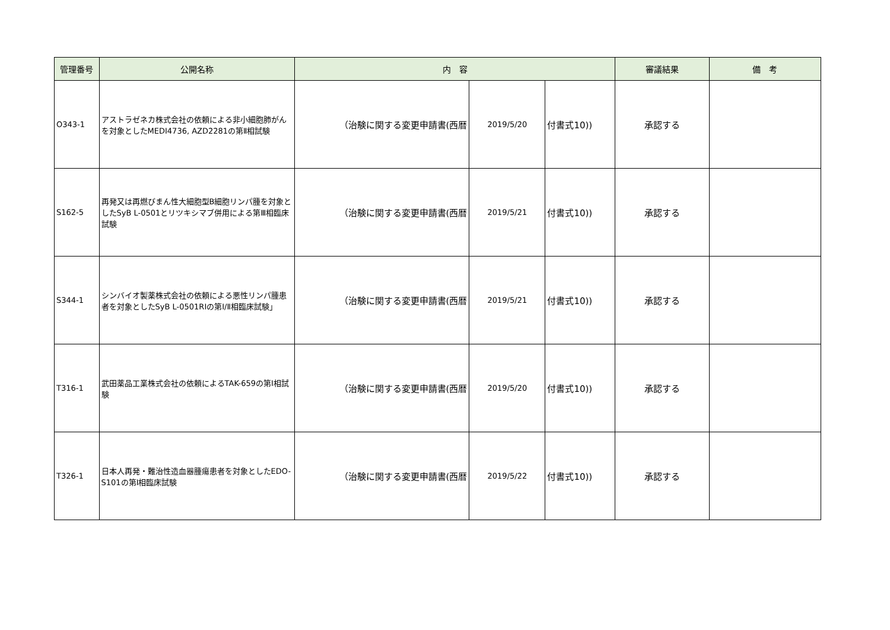| 管理番号 | 公開名称 | 内 容 | | | 審議結果 | 備 考 |
| --- | --- | --- | --- | --- | --- | --- |
| O343-1 | アストラゼネカ株式会社の依頼による非小細胞肺がんを対象としたMEDI4736, AZD2281の第Ⅱ相試験 | （治験に関する変更申請書(西暦 | 2019/5/20 | 付書式10)) | 承認する | |
| S162-5 | 再発又は再燃びまん性大細胞型B細胞リンパ腫を対象としたSyB L-0501とリツキシマブ併用による第Ⅲ相臨床試験 | （治験に関する変更申請書(西暦 | 2019/5/21 | 付書式10)) | 承認する | |
| S344-1 | シンバイオ製薬株式会社の依頼による悪性リンパ腫患者を対象としたSyB L-0501RIの第Ⅰ/Ⅱ相臨床試験」 | （治験に関する変更申請書(西暦 | 2019/5/21 | 付書式10)) | 承認する | |
| T316-1 | 武田薬品工業株式会社の依頼によるTAK-659の第Ⅰ相試験 | （治験に関する変更申請書(西暦 | 2019/5/20 | 付書式10)) | 承認する | |
| T326-1 | 日本人再発・難治性造血器腫瘍患者を対象としたEDO-S101の第Ⅰ相臨床試験 | （治験に関する変更申請書(西暦 | 2019/5/22 | 付書式10)) | 承認する | |